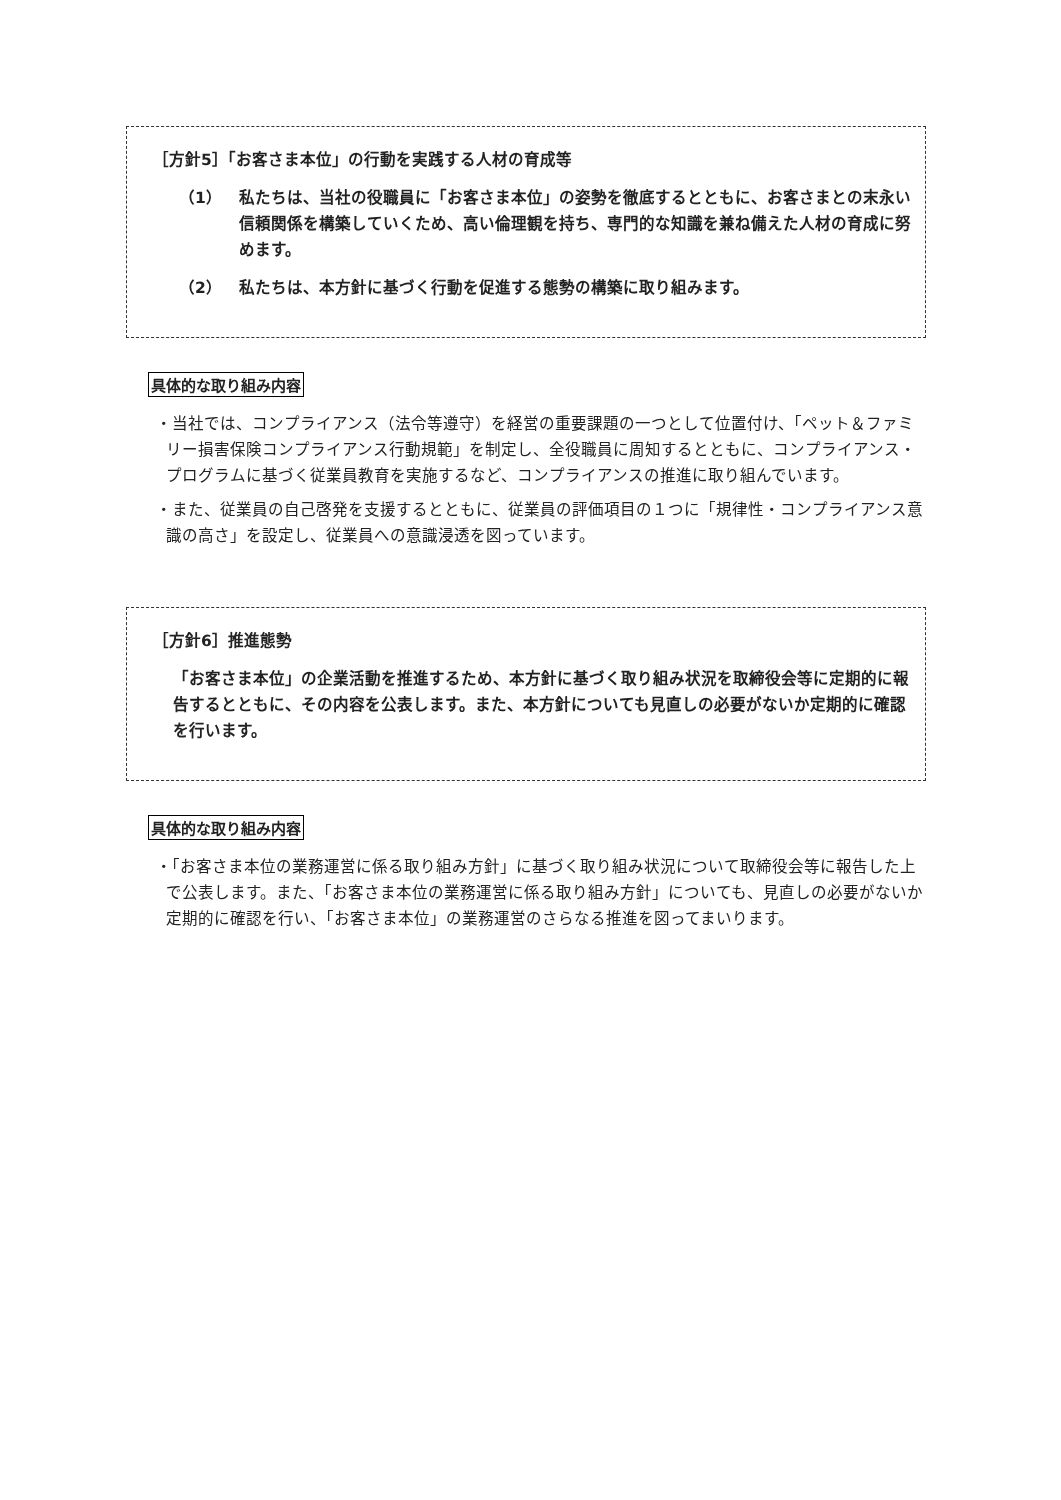［方針5］「お客さま本位」の行動を実践する人材の育成等
（1） 私たちは、当社の役職員に「お客さま本位」の姿勢を徹底するとともに、お客さまとの末永い信頼関係を構築していくため、高い倫理観を持ち、専門的な知識を兼ね備えた人材の育成に努めます。
（2） 私たちは、本方針に基づく行動を促進する態勢の構築に取り組みます。
具体的な取り組み内容
・当社では、コンプライアンス（法令等遵守）を経営の重要課題の一つとして位置付け、「ペット＆ファミリー損害保険コンプライアンス行動規範」を制定し、全役職員に周知するとともに、コンプライアンス・プログラムに基づく従業員教育を実施するなど、コンプライアンスの推進に取り組んでいます。
・また、従業員の自己啓発を支援するとともに、従業員の評価項目の１つに「規律性・コンプライアンス意識の高さ」を設定し、従業員への意識浸透を図っています。
［方針6］推進態勢
「お客さま本位」の企業活動を推進するため、本方針に基づく取り組み状況を取締役会等に定期的に報告するとともに、その内容を公表します。また、本方針についても見直しの必要がないか定期的に確認を行います。
具体的な取り組み内容
・「お客さま本位の業務運営に係る取り組み方針」に基づく取り組み状況について取締役会等に報告した上で公表します。また、「お客さま本位の業務運営に係る取り組み方針」についても、見直しの必要がないか定期的に確認を行い、「お客さま本位」の業務運営のさらなる推進を図ってまいります。